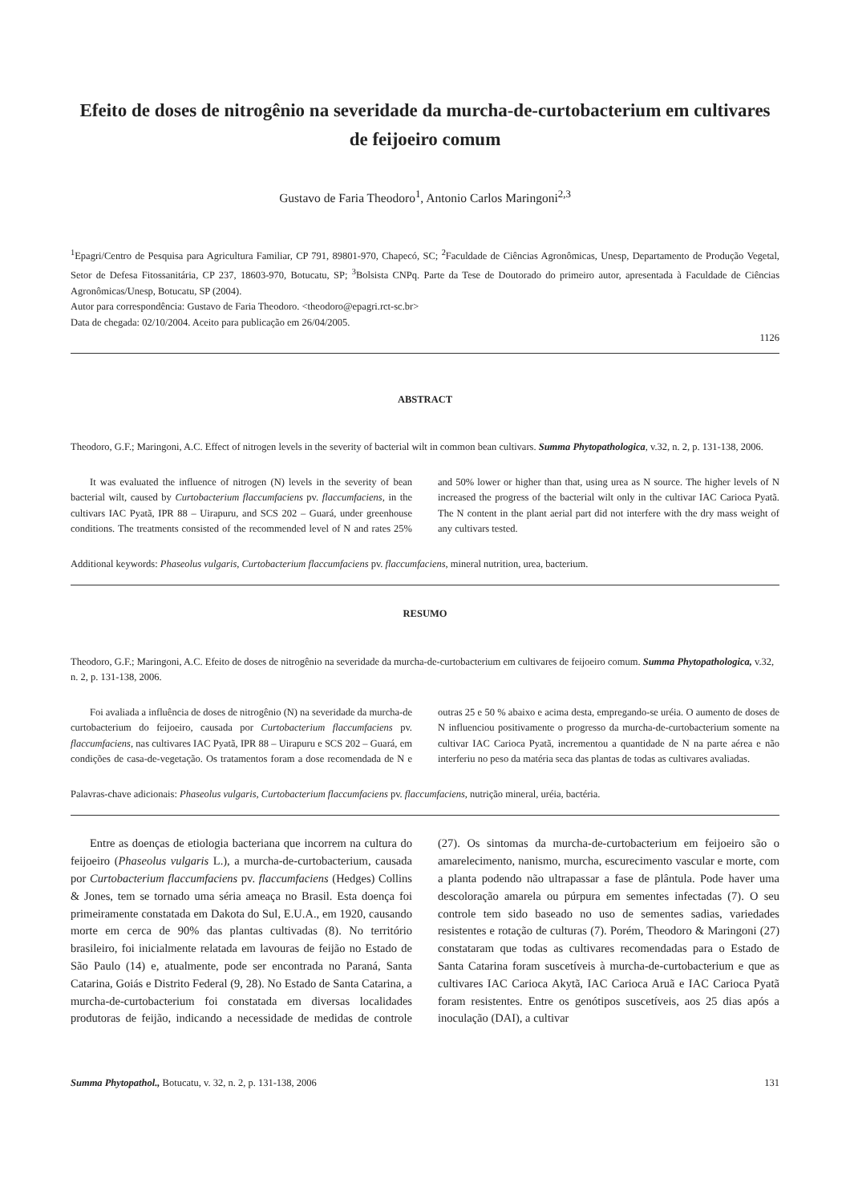Efeito de doses de nitrogênio na severidade da murcha-de-curtobacterium em cultivares de feijoeiro comum
Gustavo de Faria Theodoro<sup>1</sup>, Antonio Carlos Maringoni<sup>2,3</sup>
<sup>1</sup> Epagri/Centro de Pesquisa para Agricultura Familiar, CP 791, 89801-970, Chapecó, SC; <sup>2</sup>Faculdade de Ciências Agronômicas, Unesp, Departamento de Produção Vegetal, Setor de Defesa Fitossanitária, CP 237, 18603-970, Botucatu, SP; <sup>3</sup>Bolsista CNPq. Parte da Tese de Doutorado do primeiro autor, apresentada à Faculdade de Ciências Agronômicas/Unesp, Botucatu, SP (2004).
Autor para correspondência: Gustavo de Faria Theodoro. <theodoro@epagri.rct-sc.br>
Data de chegada: 02/10/2004. Aceito para publicação em 26/04/2005.
1126
ABSTRACT
Theodoro, G.F.; Maringoni, A.C. Effect of nitrogen levels in the severity of bacterial wilt in common bean cultivars. Summa Phytopathologica, v.32, n. 2, p. 131-138, 2006.
It was evaluated the influence of nitrogen (N) levels in the severity of bean bacterial wilt, caused by Curtobacterium flaccumfaciens pv. flaccumfaciens, in the cultivars IAC Pyatã, IPR 88 – Uirapuru, and SCS 202 – Guará, under greenhouse conditions. The treatments consisted of the recommended level of N and rates 25% and 50% lower or higher than that, using urea as N source. The higher levels of N increased the progress of the bacterial wilt only in the cultivar IAC Carioca Pyatã. The N content in the plant aerial part did not interfere with the dry mass weight of any cultivars tested.
Additional keywords: Phaseolus vulgaris, Curtobacterium flaccumfaciens pv. flaccumfaciens, mineral nutrition, urea, bacterium.
RESUMO
Theodoro, G.F.; Maringoni, A.C. Efeito de doses de nitrogênio na severidade da murcha-de-curtobacterium em cultivares de feijoeiro comum. Summa Phytopathologica, v.32, n. 2, p. 131-138, 2006.
Foi avaliada a influência de doses de nitrogênio (N) na severidade da murcha-de curtobacterium do feijoeiro, causada por Curtobacterium flaccumfaciens pv. flaccumfaciens, nas cultivares IAC Pyatã, IPR 88 – Uirapuru e SCS 202 – Guará, em condições de casa-de-vegetação. Os tratamentos foram a dose recomendada de N e outras 25 e 50 % abaixo e acima desta, empregando-se uréia. O aumento de doses de N influenciou positivamente o progresso da murcha-de-curtobacterium somente na cultivar IAC Carioca Pyatã, incrementou a quantidade de N na parte aérea e não interferiu no peso da matéria seca das plantas de todas as cultivares avaliadas.
Palavras-chave adicionais: Phaseolus vulgaris, Curtobacterium flaccumfaciens pv. flaccumfaciens, nutrição mineral, uréia, bactéria.
Entre as doenças de etiologia bacteriana que incorrem na cultura do feijoeiro (Phaseolus vulgaris L.), a murcha-de-curtobacterium, causada por Curtobacterium flaccumfaciens pv. flaccumfaciens (Hedges) Collins & Jones, tem se tornado uma séria ameaça no Brasil. Esta doença foi primeiramente constatada em Dakota do Sul, E.U.A., em 1920, causando morte em cerca de 90% das plantas cultivadas (8). No território brasileiro, foi inicialmente relatada em lavouras de feijão no Estado de São Paulo (14) e, atualmente, pode ser encontrada no Paraná, Santa Catarina, Goiás e Distrito Federal (9, 28). No Estado de Santa Catarina, a murcha-de-curtobacterium foi constatada em diversas localidades produtoras de feijão, indicando a necessidade de medidas de controle (27). Os sintomas da murcha-de-curtobacterium em feijoeiro são o amarelecimento, nanismo, murcha, escurecimento vascular e morte, com a planta podendo não ultrapassar a fase de plântula. Pode haver uma descoloração amarela ou púrpura em sementes infectadas (7). O seu controle tem sido baseado no uso de sementes sadias, variedades resistentes e rotação de culturas (7). Porém, Theodoro & Maringoni (27) constataram que todas as cultivares recomendadas para o Estado de Santa Catarina foram suscetíveis à murcha-de-curtobacterium e que as cultivares IAC Carioca Akytã, IAC Carioca Aruã e IAC Carioca Pyatã foram resistentes. Entre os genótipos suscetíveis, aos 25 dias após a inoculação (DAI), a cultivar
Summa Phytopathol., Botucatu, v. 32, n. 2, p. 131-138, 2006 131